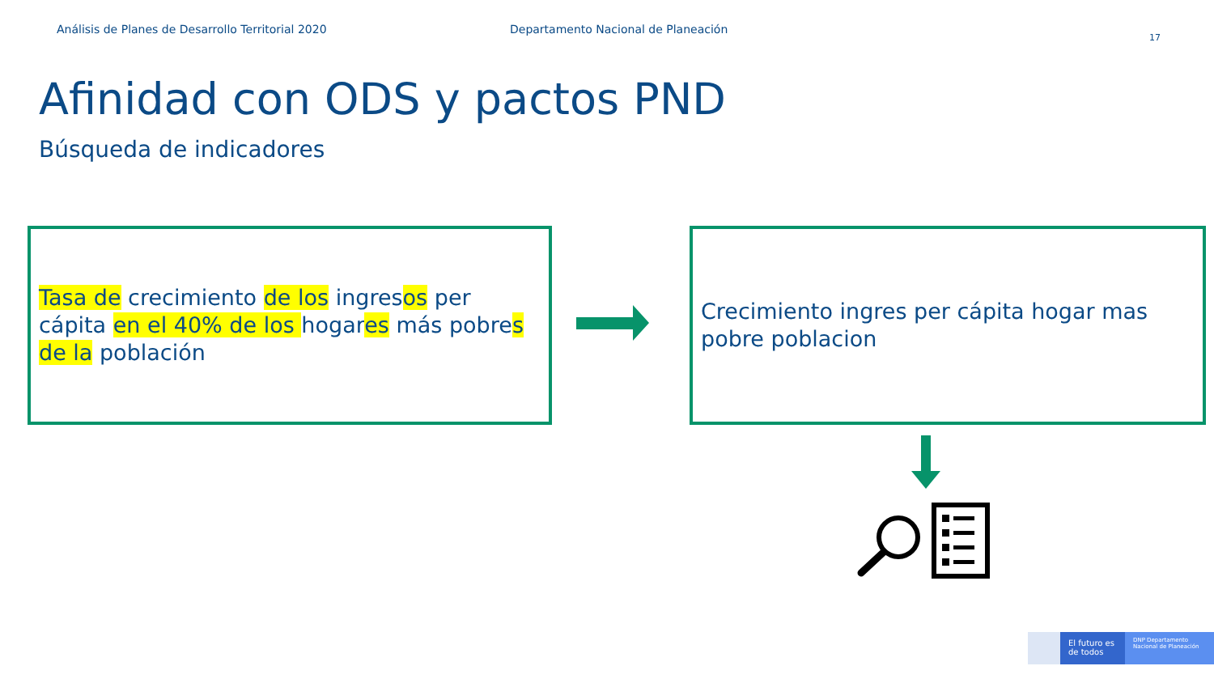Análisis de Planes de Desarrollo Territorial 2020 Departamento Nacional de Planeación
17
Afinidad con ODS y pactos PND
Búsqueda de indicadores
Tasa de crecimiento de los ingresos per cápita en el 40% de los hogares más pobres de la población
Crecimiento ingres per cápita hogar mas pobre poblacion
El futuro es de todos
DNP Departamento Nacional de Planeación